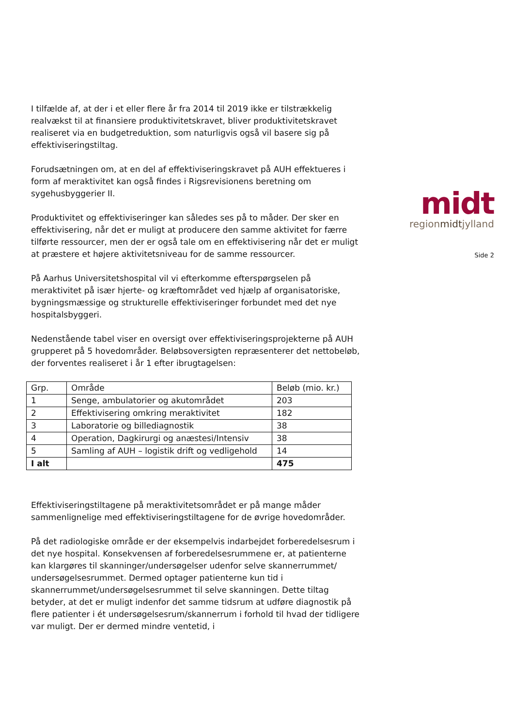I tilfælde af, at der i et eller flere år fra 2014 til 2019 ikke er tilstrækkelig realvækst til at finansiere produktivitetskravet, bliver produktivitetskravet realiseret via en budgetreduktion, som naturligvis også vil basere sig på effektiviseringstiltag.
Forudsætningen om, at en del af effektiviseringskravet på AUH effektueres i form af meraktivitet kan også findes i Rigsrevisionens beretning om sygehusbyggerier II.
Produktivitet og effektiviseringer kan således ses på to måder. Der sker en effektivisering, når det er muligt at producere den samme aktivitet for færre tilførte ressourcer, men der er også tale om en effektivisering når det er muligt at præstere et højere aktivitetsniveau for de samme ressourcer.
På Aarhus Universitetshospital vil vi efterkomme efterspørgselen på meraktivitet på især hjerte- og kræftområdet ved hjælp af organisatoriske, bygningsmæssige og strukturelle effektiviseringer forbundet med det nye hospitalsbyggeri.
Nedenstående tabel viser en oversigt over effektiviseringsprojekterne på AUH grupperet på 5 hovedområder. Beløbsoversigten repræsenterer det nettobeløb, der forventes realiseret i år 1 efter ibrugtagelsen:
| Grp. | Område | Beløb (mio. kr.) |
| --- | --- | --- |
| 1 | Senge, ambulatorier og akutområdet | 203 |
| 2 | Effektivisering omkring meraktivitet | 182 |
| 3 | Laboratorie og billediagnostik | 38 |
| 4 | Operation, Dagkirurgi og anæstesi/Intensiv | 38 |
| 5 | Samling af AUH – logistik drift og vedligehold | 14 |
| I alt | | 475 |
Effektiviseringstiltagene på meraktivitetsområdet er på mange måder sammenlignelige med effektiviseringstiltagene for de øvrige hovedområder.
På det radiologiske område er der eksempelvis indarbejdet forberedelsesrum i det nye hospital. Konsekvensen af forberedelsesrummene er, at patienterne kan klargøres til skanninger/undersøgelser udenfor selve skannerrummet/ undersøgelsesrummet. Dermed optager patienterne kun tid i skannerrummet/undersøgelsesrummet til selve skanningen. Dette tiltag betyder, at det er muligt indenfor det samme tidsrum at udføre diagnostik på flere patienter i ét undersøgelsesrum/skannerrum i forhold til hvad der tidligere var muligt. Der er dermed mindre ventetid, i
midt
regionmidtjylland
Side 2